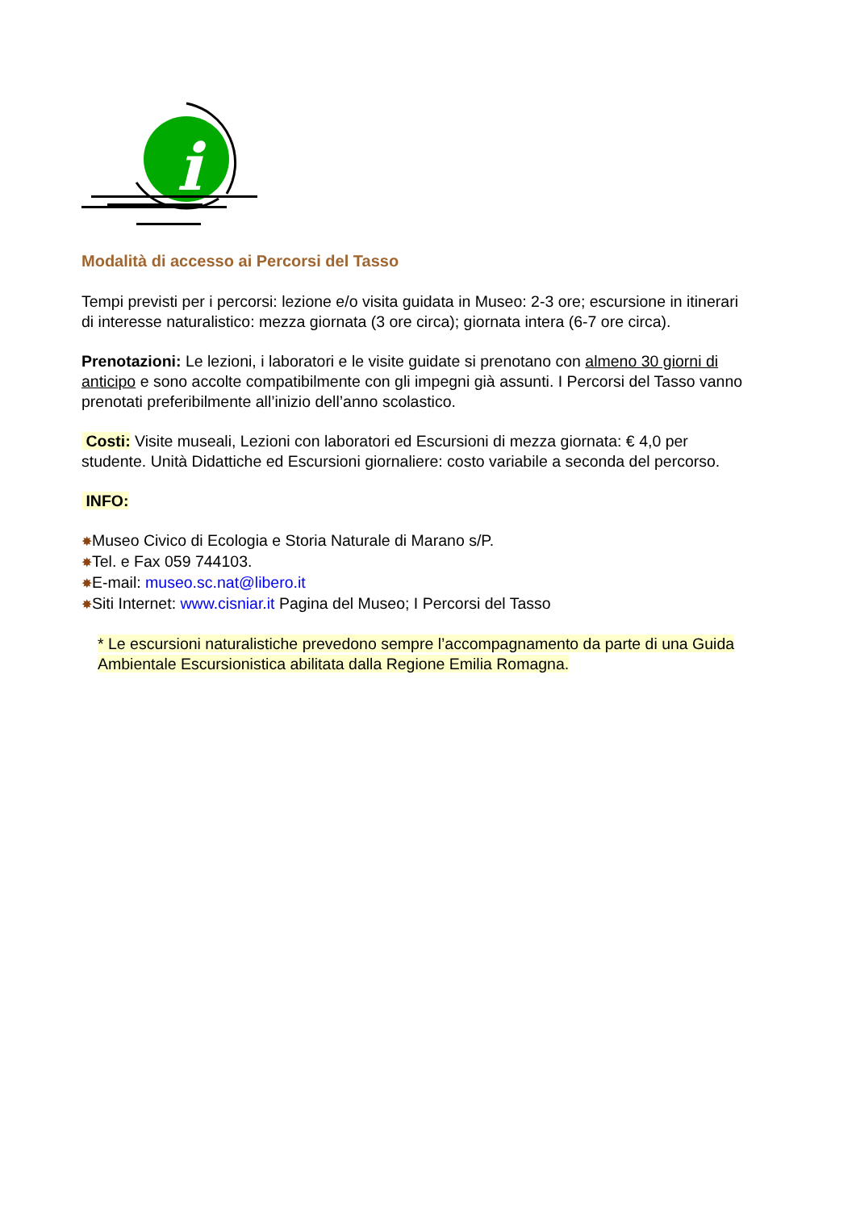i
Modalità di accesso ai Percorsi del Tasso
Tempi previsti per i percorsi: lezione e/o visita guidata in Museo: 2-3 ore; escursione in itinerari di interesse naturalistico: mezza giornata (3 ore circa); giornata intera (6-7 ore circa).
Prenotazioni: Le lezioni, i laboratori e le visite guidate si prenotano con almeno 30 giorni di anticipo e sono accolte compatibilmente con gli impegni già assunti. I Percorsi del Tasso vanno prenotati preferibilmente all’inizio dell’anno scolastico.
Costi: Visite museali, Lezioni con laboratori ed Escursioni di mezza giornata: € 4,0 per studente. Unità Didattiche ed Escursioni giornaliere: costo variabile a seconda del percorso.
INFO:
✸Museo Civico di Ecologia e Storia Naturale di Marano s/P.
✸Tel. e Fax 059 744103.
✸E-mail: museo.sc.nat@libero.it
✸Siti Internet: www.cisniar.it Pagina del Museo; I Percorsi del Tasso
* Le escursioni naturalistiche prevedono sempre l’accompagnamento da parte di una Guida Ambientale Escursionistica abilitata dalla Regione Emilia Romagna.